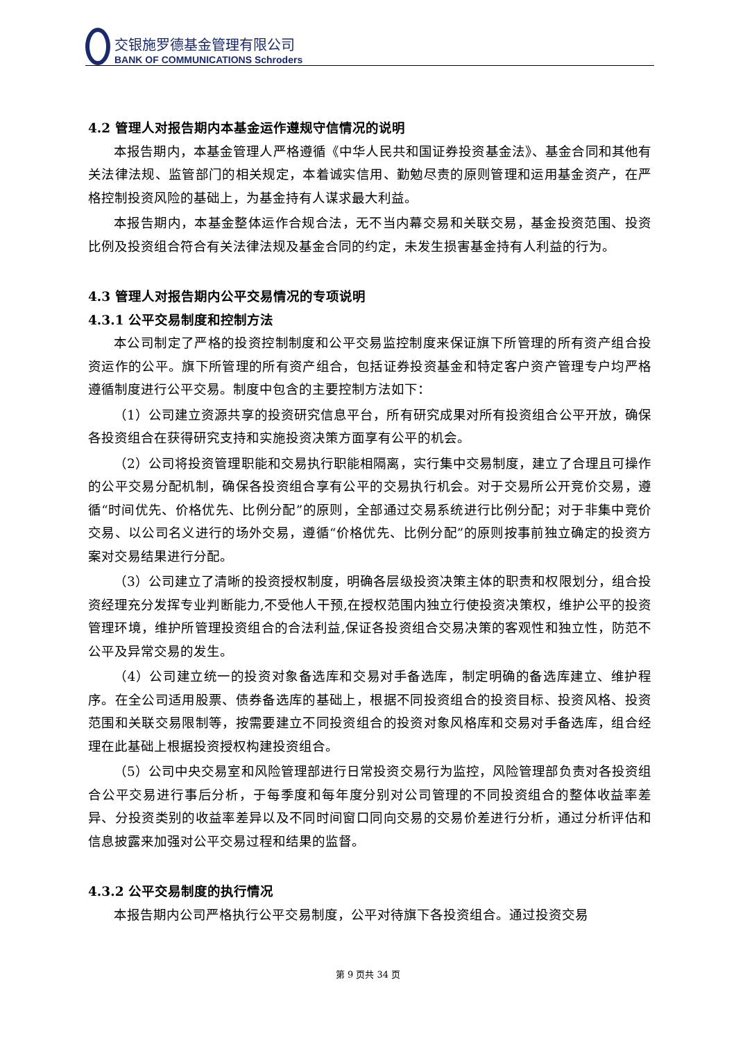交银施罗德基金管理有限公司
BANK OF COMMUNICATIONS Schroders
4.2 管理人对报告期内本基金运作遵规守信情况的说明
本报告期内，本基金管理人严格遵循《中华人民共和国证券投资基金法》、基金合同和其他有关法律法规、监管部门的相关规定，本着诚实信用、勤勉尽责的原则管理和运用基金资产，在严格控制投资风险的基础上，为基金持有人谋求最大利益。
本报告期内，本基金整体运作合规合法，无不当内幕交易和关联交易，基金投资范围、投资比例及投资组合符合有关法律法规及基金合同的约定，未发生损害基金持有人利益的行为。
4.3 管理人对报告期内公平交易情况的专项说明
4.3.1 公平交易制度和控制方法
本公司制定了严格的投资控制制度和公平交易监控制度来保证旗下所管理的所有资产组合投资运作的公平。旗下所管理的所有资产组合，包括证券投资基金和特定客户资产管理专户均严格遵循制度进行公平交易。制度中包含的主要控制方法如下：
（1）公司建立资源共享的投资研究信息平台，所有研究成果对所有投资组合公平开放，确保各投资组合在获得研究支持和实施投资决策方面享有公平的机会。
（2）公司将投资管理职能和交易执行职能相隔离，实行集中交易制度，建立了合理且可操作的公平交易分配机制，确保各投资组合享有公平的交易执行机会。对于交易所公开竞价交易，遵循“时间优先、价格优先、比例分配”的原则，全部通过交易系统进行比例分配；对于非集中竞价交易、以公司名义进行的场外交易，遵循“价格优先、比例分配”的原则按事前独立确定的投资方案对交易结果进行分配。
（3）公司建立了清晰的投资授权制度，明确各层级投资决策主体的职责和权限划分，组合投资经理充分发挥专业判断能力,不受他人干预,在授权范围内独立行使投资决策权，维护公平的投资管理环境，维护所管理投资组合的合法利益,保证各投资组合交易决策的客观性和独立性，防范不公平及异常交易的发生。
（4）公司建立统一的投资对象备选库和交易对手备选库，制定明确的备选库建立、维护程序。在全公司适用股票、债券备选库的基础上，根据不同投资组合的投资目标、投资风格、投资范围和关联交易限制等，按需要建立不同投资组合的投资对象风格库和交易对手备选库，组合经理在此基础上根据投资授权构建投资组合。
（5）公司中央交易室和风险管理部进行日常投资交易行为监控，风险管理部负责对各投资组合公平交易进行事后分析，于每季度和每年度分别对公司管理的不同投资组合的整体收益率差异、分投资类别的收益率差异以及不同时间窗口同向交易的交易价差进行分析，通过分析评估和信息披露来加强对公平交易过程和结果的监督。
4.3.2 公平交易制度的执行情况
本报告期内公司严格执行公平交易制度，公平对待旗下各投资组合。通过投资交易
第 9 页共 34 页